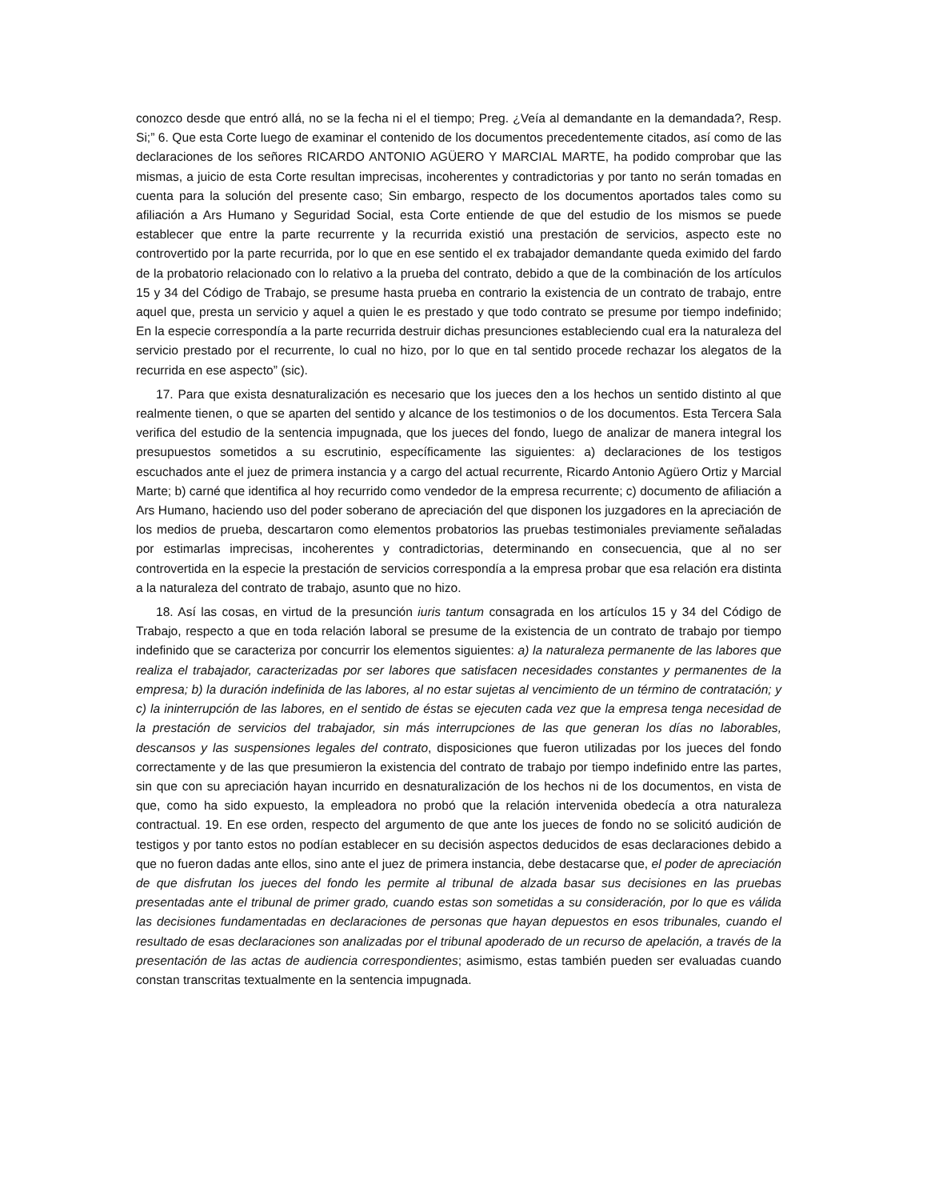conozco desde que entró allá, no se la fecha ni el el tiempo; Preg. ¿Veía al demandante en la demandada?, Resp. Si;” 6. Que esta Corte luego de examinar el contenido de los documentos precedentemente citados, así como de las declaraciones de los señores RICARDO ANTONIO AGÜERO Y MARCIAL MARTE, ha podido comprobar que las mismas, a juicio de esta Corte resultan imprecisas, incoherentes y contradictorias y por tanto no serán tomadas en cuenta para la solución del presente caso; Sin embargo, respecto de los documentos aportados tales como su afiliación a Ars Humano y Seguridad Social, esta Corte entiende de que del estudio de los mismos se puede establecer que entre la parte recurrente y la recurrida existió una prestación de servicios, aspecto este no controvertido por la parte recurrida, por lo que en ese sentido el ex trabajador demandante queda eximido del fardo de la probatorio relacionado con lo relativo a la prueba del contrato, debido a que de la combinación de los artículos 15 y 34 del Código de Trabajo, se presume hasta prueba en contrario la existencia de un contrato de trabajo, entre aquel que, presta un servicio y aquel a quien le es prestado y que todo contrato se presume por tiempo indefinido; En la especie correspondía a la parte recurrida destruir dichas presunciones estableciendo cual era la naturaleza del servicio prestado por el recurrente, lo cual no hizo, por lo que en tal sentido procede rechazar los alegatos de la recurrida en ese aspecto” (sic).
17. Para que exista desnaturalización es necesario que los jueces den a los hechos un sentido distinto al que realmente tienen, o que se aparten del sentido y alcance de los testimonios o de los documentos. Esta Tercera Sala verifica del estudio de la sentencia impugnada, que los jueces del fondo, luego de analizar de manera integral los presupuestos sometidos a su escrutinio, específicamente las siguientes: a) declaraciones de los testigos escuchados ante el juez de primera instancia y a cargo del actual recurrente, Ricardo Antonio Agüero Ortiz y Marcial Marte; b) carné que identifica al hoy recurrido como vendedor de la empresa recurrente; c) documento de afiliación a Ars Humano, haciendo uso del poder soberano de apreciación del que disponen los juzgadores en la apreciación de los medios de prueba, descartaron como elementos probatorios las pruebas testimoniales previamente señaladas por estimarlas imprecisas, incoherentes y contradictorias, determinando en consecuencia, que al no ser controvertida en la especie la prestación de servicios correspondía a la empresa probar que esa relación era distinta a la naturaleza del contrato de trabajo, asunto que no hizo.
18. Así las cosas, en virtud de la presunción iuris tantum consagrada en los artículos 15 y 34 del Código de Trabajo, respecto a que en toda relación laboral se presume de la existencia de un contrato de trabajo por tiempo indefinido que se caracteriza por concurrir los elementos siguientes: a) la naturaleza permanente de las labores que realiza el trabajador, caracterizadas por ser labores que satisfacen necesidades constantes y permanentes de la empresa; b) la duración indefinida de las labores, al no estar sujetas al vencimiento de un término de contratación; y c) la ininterrupción de las labores, en el sentido de éstas se ejecuten cada vez que la empresa tenga necesidad de la prestación de servicios del trabajador, sin más interrupciones de las que generan los días no laborables, descansos y las suspensiones legales del contrato, disposiciones que fueron utilizadas por los jueces del fondo correctamente y de las que presumieron la existencia del contrato de trabajo por tiempo indefinido entre las partes, sin que con su apreciación hayan incurrido en desnaturalización de los hechos ni de los documentos, en vista de que, como ha sido expuesto, la empleadora no probó que la relación intervenida obedecía a otra naturaleza contractual. 19. En ese orden, respecto del argumento de que ante los jueces de fondo no se solicitó audición de testigos y por tanto estos no podían establecer en su decisión aspectos deducidos de esas declaraciones debido a que no fueron dadas ante ellos, sino ante el juez de primera instancia, debe destacarse que, el poder de apreciación de que disfrutan los jueces del fondo les permite al tribunal de alzada basar sus decisiones en las pruebas presentadas ante el tribunal de primer grado, cuando estas son sometidas a su consideración, por lo que es válida las decisiones fundamentadas en declaraciones de personas que hayan depuestos en esos tribunales, cuando el resultado de esas declaraciones son analizadas por el tribunal apoderado de un recurso de apelación, a través de la presentación de las actas de audiencia correspondientes; asimismo, estas también pueden ser evaluadas cuando constan transcritas textualmente en la sentencia impugnada.